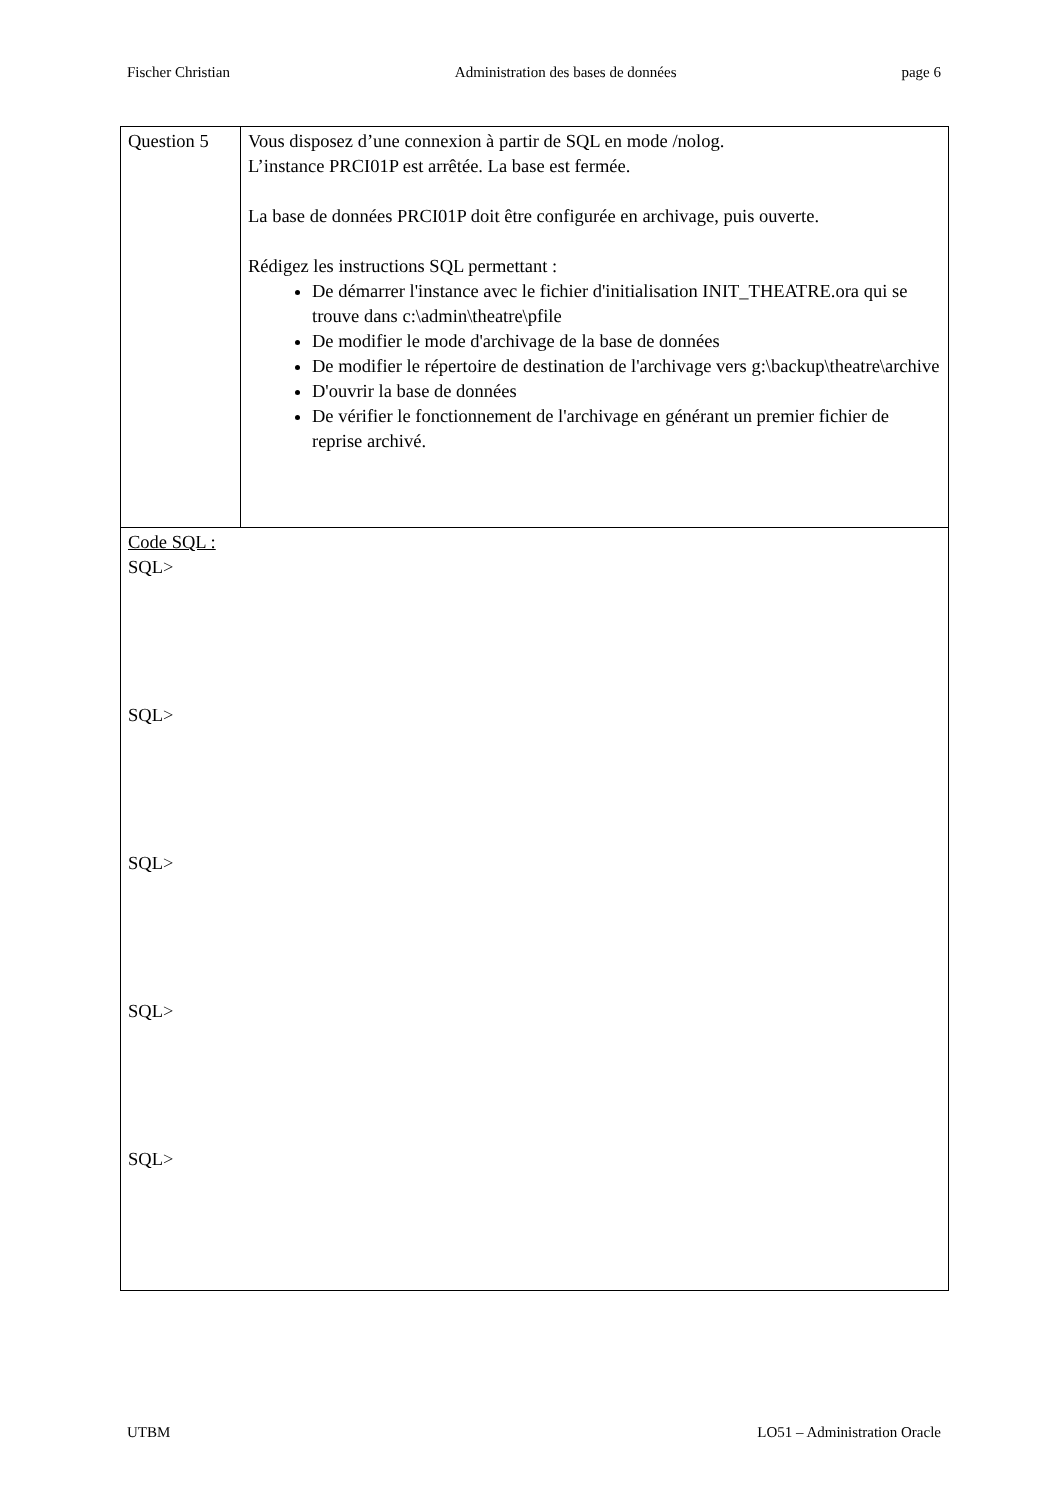Fischer Christian Administration des bases de données page 6
| Question 5 | Vous disposez d’une connexion à partir de SQL en mode /nolog. L’instance PRCI01P est arrêtée. La base est fermée. La base de données PRCI01P doit être configurée en archivage, puis ouverte. Rédigez les instructions SQL permettant : De démarrer l'instance avec le fichier d'initialisation INIT_THEATRE.ora qui se trouve dans c:\admin\theatre\pfile De modifier le mode d'archivage de la base de données De modifier le répertoire de destination de l'archivage vers g:\backup\theatre\archive D'ouvrir la base de données De vérifier le fonctionnement de l'archivage en générant un premier fichier de reprise archivé. |
| Code SQL : SQL> SQL> SQL> SQL> SQL> | |
UTBM LO51 – Administration Oracle